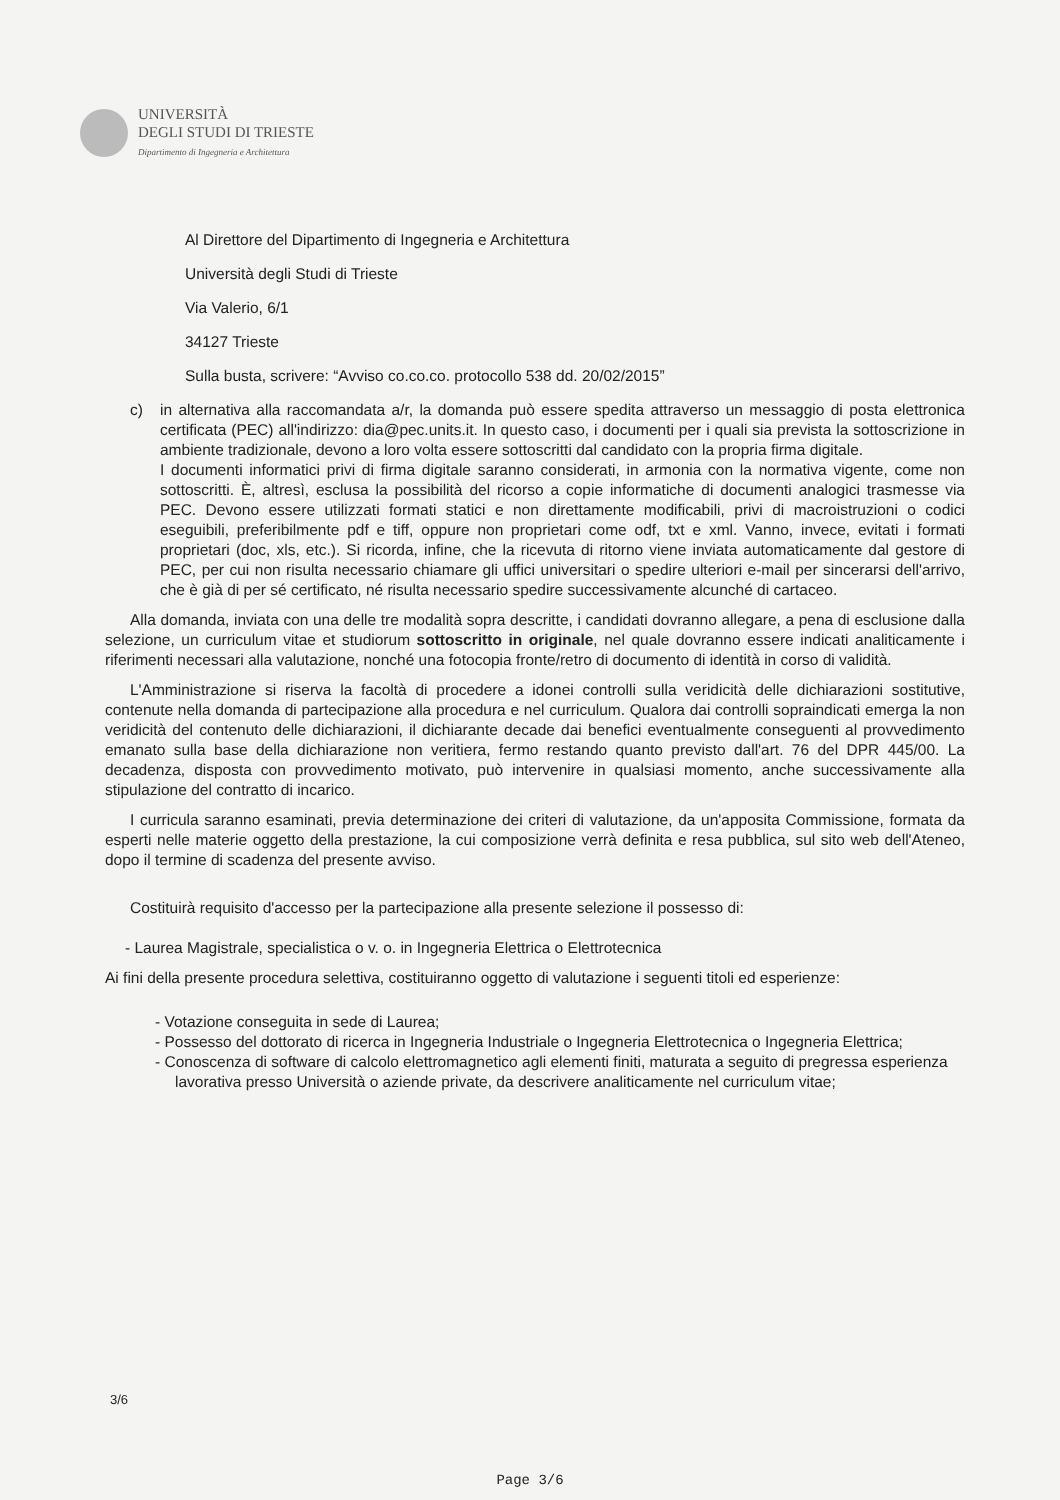UNIVERSITÀ
DEGLI STUDI DI TRIESTE
Dipartimento di Ingegneria e Architettura
Al Direttore del Dipartimento di Ingegneria e Architettura
Università degli Studi di Trieste
Via Valerio, 6/1
34127 Trieste
Sulla busta, scrivere: “Avviso co.co.co. protocollo 538 dd. 20/02/2015”
c) in alternativa alla raccomandata a/r, la domanda può essere spedita attraverso un messaggio di posta elettronica certificata (PEC) all'indirizzo: dia@pec.units.it. In questo caso, i documenti per i quali sia prevista la sottoscrizione in ambiente tradizionale, devono a loro volta essere sottoscritti dal candidato con la propria firma digitale.
I documenti informatici privi di firma digitale saranno considerati, in armonia con la normativa vigente, come non sottoscritti. È, altresì, esclusa la possibilità del ricorso a copie informatiche di documenti analogici trasmesse via PEC. Devono essere utilizzati formati statici e non direttamente modificabili, privi di macroistruzioni o codici eseguibili, preferibilmente pdf e tiff, oppure non proprietari come odf, txt e xml. Vanno, invece, evitati i formati proprietari (doc, xls, etc.). Si ricorda, infine, che la ricevuta di ritorno viene inviata automaticamente dal gestore di PEC, per cui non risulta necessario chiamare gli uffici universitari o spedire ulteriori e-mail per sincerarsi dell'arrivo, che è già di per sé certificato, né risulta necessario spedire successivamente alcunché di cartaceo.
Alla domanda, inviata con una delle tre modalità sopra descritte, i candidati dovranno allegare, a pena di esclusione dalla selezione, un curriculum vitae et studiorum sottoscritto in originale, nel quale dovranno essere indicati analiticamente i riferimenti necessari alla valutazione, nonché una fotocopia fronte/retro di documento di identità in corso di validità.
L'Amministrazione si riserva la facoltà di procedere a idonei controlli sulla veridicità delle dichiarazioni sostitutive, contenute nella domanda di partecipazione alla procedura e nel curriculum. Qualora dai controlli sopraindicati emerga la non veridicità del contenuto delle dichiarazioni, il dichiarante decade dai benefici eventualmente conseguenti al provvedimento emanato sulla base della dichiarazione non veritiera, fermo restando quanto previsto dall'art. 76 del DPR 445/00. La decadenza, disposta con provvedimento motivato, può intervenire in qualsiasi momento, anche successivamente alla stipulazione del contratto di incarico.
I curricula saranno esaminati, previa determinazione dei criteri di valutazione, da un'apposita Commissione, formata da esperti nelle materie oggetto della prestazione, la cui composizione verrà definita e resa pubblica, sul sito web dell'Ateneo, dopo il termine di scadenza del presente avviso.
Costituirà requisito d'accesso per la partecipazione alla presente selezione il possesso di:
- Laurea Magistrale, specialistica o v. o. in Ingegneria Elettrica o Elettrotecnica
Ai fini della presente procedura selettiva, costituiranno oggetto di valutazione i seguenti titoli ed esperienze:
- Votazione conseguita in sede di Laurea;
- Possesso del dottorato di ricerca in Ingegneria Industriale o Ingegneria Elettrotecnica o Ingegneria Elettrica;
- Conoscenza di software di calcolo elettromagnetico agli elementi finiti, maturata a seguito di pregressa esperienza lavorativa presso Università o aziende private, da descrivere analiticamente nel curriculum vitae;
3/6
Page 3/6